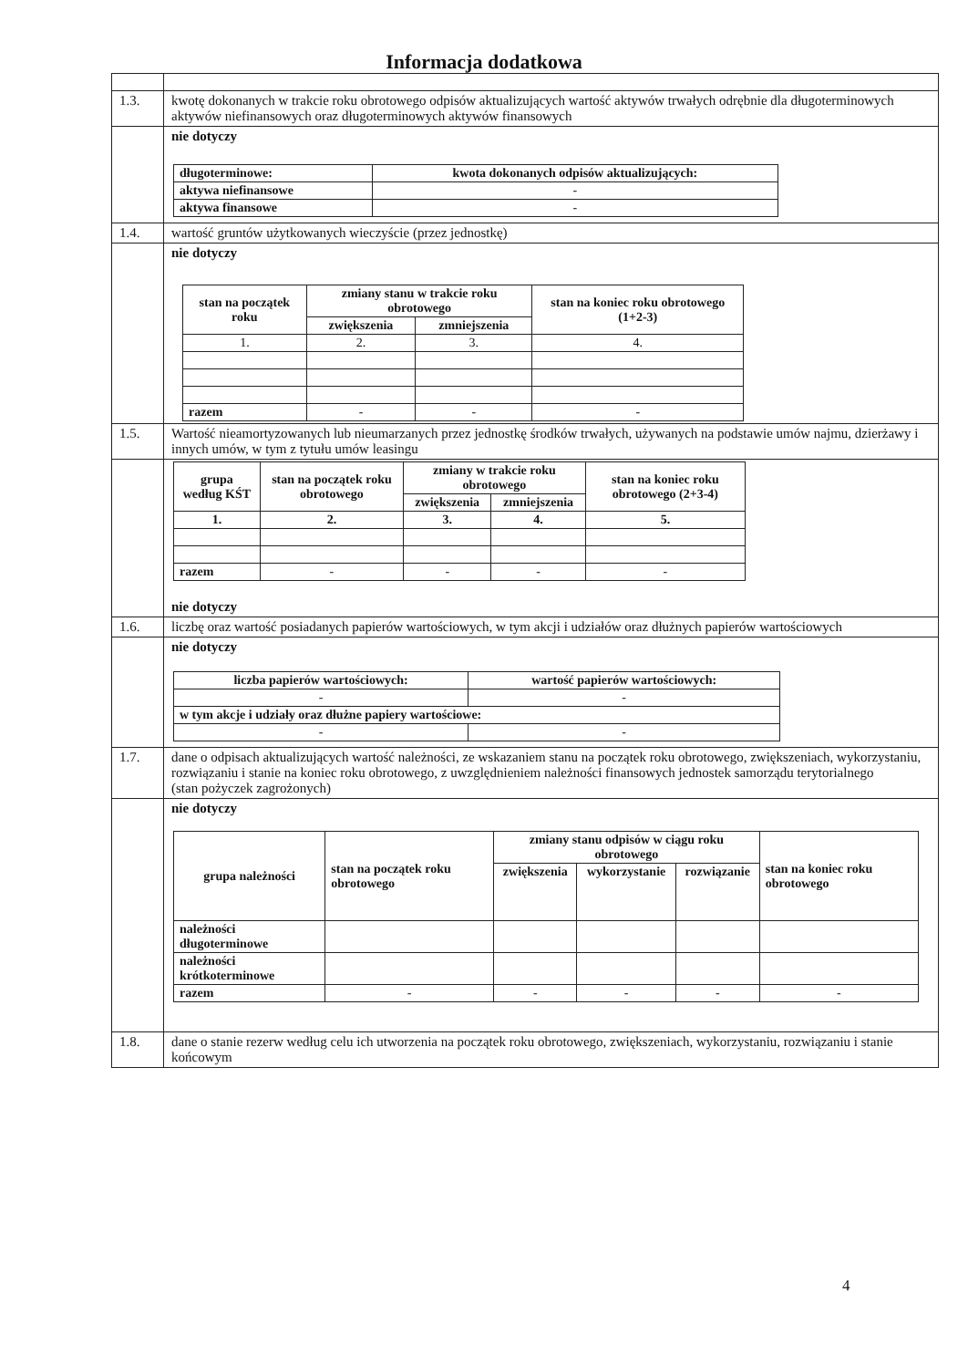Informacja dodatkowa
| 1.3. | kwotę dokonanych w trakcie roku obrotowego odpisów aktualizujących wartość aktywów trwałych odrębnie dla długoterminowych aktywów niefinansowych oraz długoterminowych aktywów finansowych |
| | nie dotyczy / długoterminowe: / kwota dokonanych odpisów aktualizujących: / / --- / --- / / aktywa niefinansowe / - / / aktywa finansowe / - / |
| 1.4. | wartość gruntów użytkowanych wieczyście (przez jednostkę) |
| | nie dotyczy / stan na początek roku / zmiany stanu w trakcie roku obrotowego / / stan na koniec roku obrotowego (1+2-3) / / --- / --- / --- / --- / / / zwiększenia / zmniejszenia / / / 1. / 2. / 3. / 4. / / razem / - / - / - / |
| 1.5. | Wartość nieamortyzowanych lub nieumarzanych przez jednostkę środków trwałych, używanych na podstawie umów najmu, dzierżawy i innych umów, w tym z tytułu umów leasingu |
| | / grupa według KŚT / stan na początek roku obrotowego / zmiany w trakcie roku obrotowego / / stan na koniec roku obrotowego (2+3-4) / / --- / --- / --- / --- / --- / / / / zwiększenia / zmniejszenia / / / 1. / 2. / 3. / 4. / 5. / / razem / - / - / - / - / nie dotyczy |
| 1.6. | liczbę oraz wartość posiadanych papierów wartościowych, w tym akcji i udziałów oraz dłużnych papierów wartościowych |
| | nie dotyczy / liczba papierów wartościowych: / wartość papierów wartościowych: / / --- / --- / / - / - / / w tym akcje i udziały oraz dłużne papiery wartościowe: / / / - / - / |
| 1.7. | dane o odpisach aktualizujących wartość należności, ze wskazaniem stanu na początek roku obrotowego, zwiększeniach, wykorzystaniu, rozwiązaniu i stanie na koniec roku obrotowego, z uwzględnieniem należności finansowych jednostek samorządu terytorialnego (stan pożyczek zagrożonych) |
| | nie dotyczy / grupa należności / stan na początek roku obrotowego / zmiany stanu odpisów w ciągu roku obrotowego / / / stan na koniec roku obrotowego / / --- / --- / --- / --- / --- / --- / / / / zwiększenia / wykorzystanie / rozwiązanie / / / należności długoterminowe / / / / / / / należności krótkoterminowe / / / / / / / razem / - / - / - / - / - / |
| 1.8. | dane o stanie rezerw według celu ich utworzenia na początek roku obrotowego, zwiększeniach, wykorzystaniu, rozwiązaniu i stanie końcowym |
4